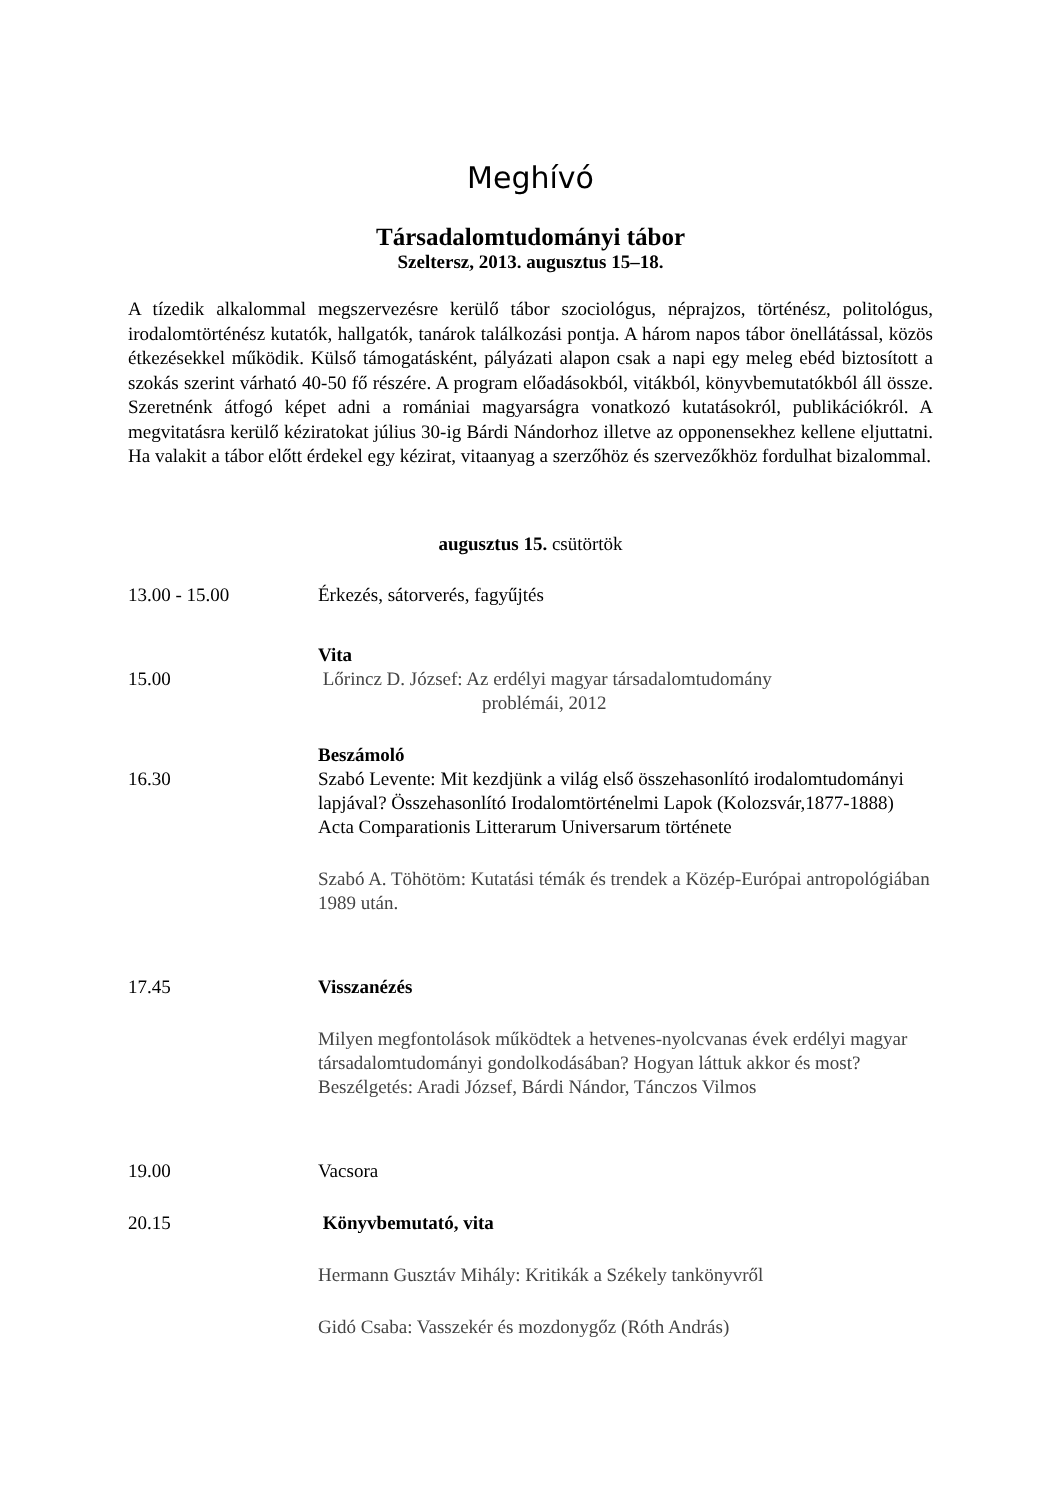Meghívó
Társadalomtudományi tábor
Szeltersz, 2013. augusztus 15–18.
A tízedik alkalommal megszervezésre kerülő tábor szociológus, néprajzos, történész, politológus, irodalomtörténész kutatók, hallgatók, tanárok találkozási pontja. A három napos tábor önellátással, közös étkezésekkel működik. Külső támogatásként, pályázati alapon csak a napi egy meleg ebéd biztosított a szokás szerint várható 40-50 fő részére. A program előadásokból, vitákból, könyvbemutatókból áll össze. Szeretnénk átfogó képet adni a romániai magyarságra vonatkozó kutatásokról, publikációkról. A megvitatásra kerülő kéziratokat július 30-ig Bárdi Nándorhoz illetve az opponensekhez kellene eljuttatni. Ha valakit a tábor előtt érdekel egy kézirat, vitaanyag a szerzőhöz és szervezőkhöz fordulhat bizalommal.
augusztus 15. csütörtök
13.00 - 15.00 Érkezés, sátorverés, fagyűjtés
Vita
15.00 Lőrincz D. József: Az erdélyi magyar társadalomtudomány
problémái, 2012
Beszámoló
16.30 Szabó Levente: Mit kezdjünk a világ első összehasonlító irodalomtudományi lapjával? Összehasonlító Irodalomtörténelmi Lapok (Kolozsvár,1877-1888) Acta Comparationis Litterarum Universarum története
Szabó A. Töhötöm: Kutatási témák és trendek a Közép-Európai antropológiában 1989 után.
17.45 Visszanézés
Milyen megfontolások működtek a hetvenes-nyolcvanas évek erdélyi magyar társadalomtudományi gondolkodásában? Hogyan láttuk akkor és most? Beszélgetés: Aradi József, Bárdi Nándor, Tánczos Vilmos
19.00 Vacsora
20.15 Könyvbemutató, vita
Hermann Gusztáv Mihály: Kritikák a Székely tankönyvről
Gidó Csaba: Vasszekér és mozdonygőz (Róth András)